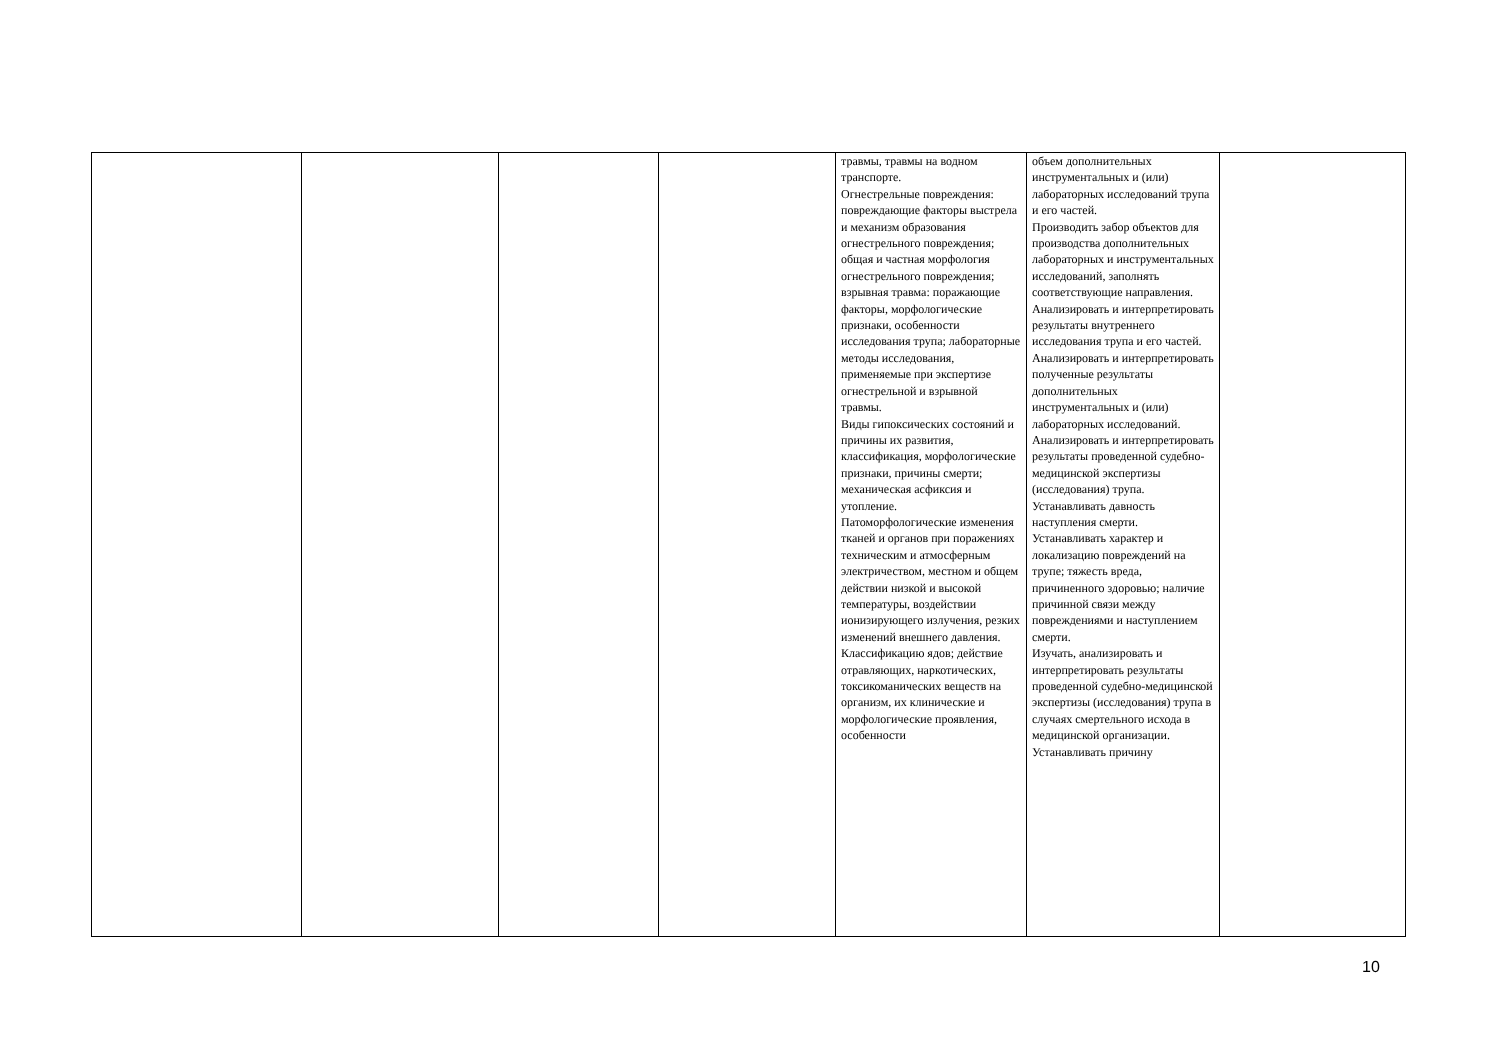| | | | | травмы, травмы на водном транспорте. Огнестрельные повреждения: повреждающие факторы выстрела и механизм образования огнестрельного повреждения; общая и частная морфология огнестрельного повреждения; взрывная травма: поражающие факторы, морфологические признаки, особенности исследования трупа; лабораторные методы исследования, применяемые при экспертизе огнестрельной и взрывной травмы. Виды гипоксических состояний и причины их развития, классификация, морфологические признаки, причины смерти; механическая асфиксия и утопление. Патоморфологические изменения тканей и органов при поражениях техническим и атмосферным электричеством, местном и общем действии низкой и высокой температуры, воздействии ионизирующего излучения, резких изменений внешнего давления. Классификацию ядов; действие отравляющих, наркотических, токсикоманических веществ на организм, их клинические и морфологические проявления, особенности | объем дополнительных инструментальных и (или) лабораторных исследований трупа и его частей. Производить забор объектов для производства дополнительных лабораторных и инструментальных исследований, заполнять соответствующие направления. Анализировать и интерпретировать результаты внутреннего исследования трупа и его частей. Анализировать и интерпретировать полученные результаты дополнительных инструментальных и (или) лабораторных исследований. Анализировать и интерпретировать результаты проведенной судебно-медицинской экспертизы (исследования) трупа. Устанавливать давность наступления смерти. Устанавливать характер и локализацию повреждений на трупе; тяжесть вреда, причиненного здоровью; наличие причинной связи между повреждениями и наступлением смерти. Изучать, анализировать и интерпретировать результаты проведенной судебно-медицинской экспертизы (исследования) трупа в случаях смертельного исхода в медицинской организации. Устанавливать причину | |
10